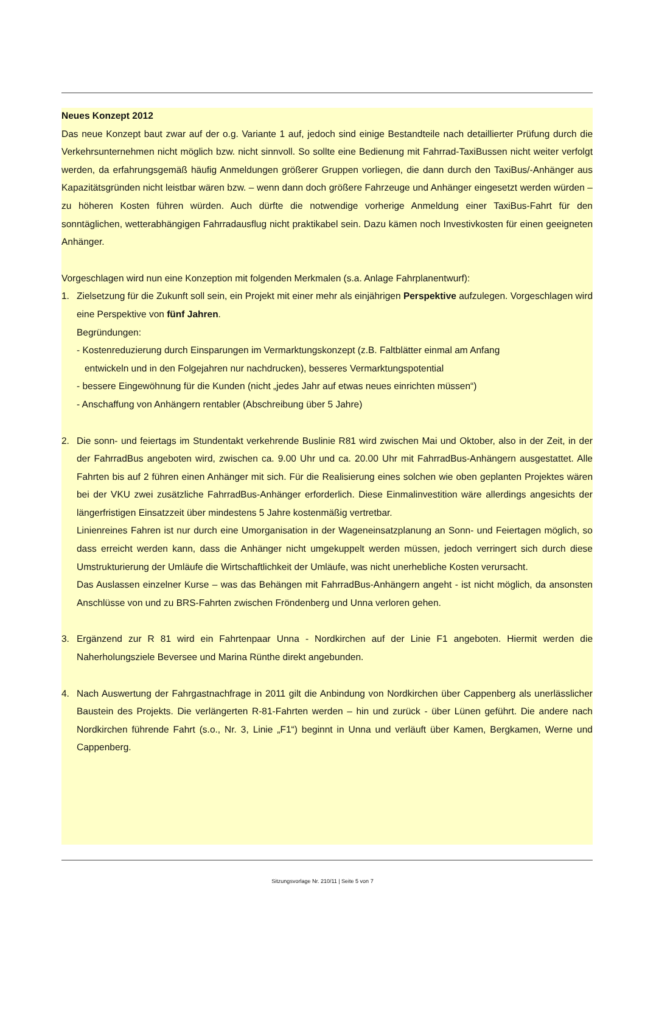Neues Konzept 2012
Das neue Konzept baut zwar auf der o.g. Variante 1 auf, jedoch sind einige Bestandteile nach detaillierter Prüfung durch die Verkehrsunternehmen nicht möglich bzw. nicht sinnvoll. So sollte eine Bedienung mit Fahrrad-TaxiBussen nicht weiter verfolgt werden, da erfahrungsgemäß häufig Anmeldungen größerer Gruppen vorliegen, die dann durch den TaxiBus/-Anhänger aus Kapazitätsgründen nicht leistbar wären bzw. – wenn dann doch größere Fahrzeuge und Anhänger eingesetzt werden würden – zu höheren Kosten führen würden. Auch dürfte die notwendige vorherige Anmeldung einer TaxiBus-Fahrt für den sonntäglichen, wetterabhängigen Fahrradausflug nicht praktikabel sein. Dazu kämen noch Investivkosten für einen geeigneten Anhänger.
Vorgeschlagen wird nun eine Konzeption mit folgenden Merkmalen (s.a. Anlage Fahrplanentwurf):
1. Zielsetzung für die Zukunft soll sein, ein Projekt mit einer mehr als einjährigen Perspektive aufzulegen. Vorgeschlagen wird eine Perspektive von fünf Jahren.
Begründungen:
- Kostenreduzierung durch Einsparungen im Vermarktungskonzept (z.B. Faltblätter einmal am Anfang
entwickeln und in den Folgejahren nur nachdrucken), besseres Vermarktungspotential
- bessere Eingewöhnung für die Kunden (nicht „jedes Jahr auf etwas neues einrichten müssen“)
- Anschaffung von Anhängern rentabler (Abschreibung über 5 Jahre)
2. Die sonn- und feiertags im Stundentakt verkehrende Buslinie R81 wird zwischen Mai und Oktober, also in der Zeit, in der der FahrradBus angeboten wird, zwischen ca. 9.00 Uhr und ca. 20.00 Uhr mit FahrradBus-Anhängern ausgestattet. Alle Fahrten bis auf 2 führen einen Anhänger mit sich. Für die Realisierung eines solchen wie oben geplanten Projektes wären bei der VKU zwei zusätzliche FahrradBus-Anhänger erforderlich. Diese Einmalinvestition wäre allerdings angesichts der längerfristigen Einsatzzeit über mindestens 5 Jahre kostenmäßig vertretbar.
Linienreines Fahren ist nur durch eine Umorganisation in der Wageneinsatzplanung an Sonn- und Feiertagen möglich, so dass erreicht werden kann, dass die Anhänger nicht umgekuppelt werden müssen, jedoch verringert sich durch diese Umstrukturierung der Umläufe die Wirtschaftlichkeit der Umläufe, was nicht unerhebliche Kosten verursacht.
Das Auslassen einzelner Kurse – was das Behängen mit FahrradBus-Anhängern angeht - ist nicht möglich, da ansonsten Anschlüsse von und zu BRS-Fahrten zwischen Fröndenberg und Unna verloren gehen.
3. Ergänzend zur R 81 wird ein Fahrtenpaar Unna - Nordkirchen auf der Linie F1 angeboten. Hiermit werden die Naherholungsziele Beversee und Marina Rünthe direkt angebunden.
4. Nach Auswertung der Fahrgastnachfrage in 2011 gilt die Anbindung von Nordkirchen über Cappenberg als unerlässlicher Baustein des Projekts. Die verlängerten R-81-Fahrten werden – hin und zurück - über Lünen geführt. Die andere nach Nordkirchen führende Fahrt (s.o., Nr. 3, Linie „F1“) beginnt in Unna und verläuft über Kamen, Bergkamen, Werne und Cappenberg.
Sitzungsvorlage Nr. 210/11 | Seite 5 von 7